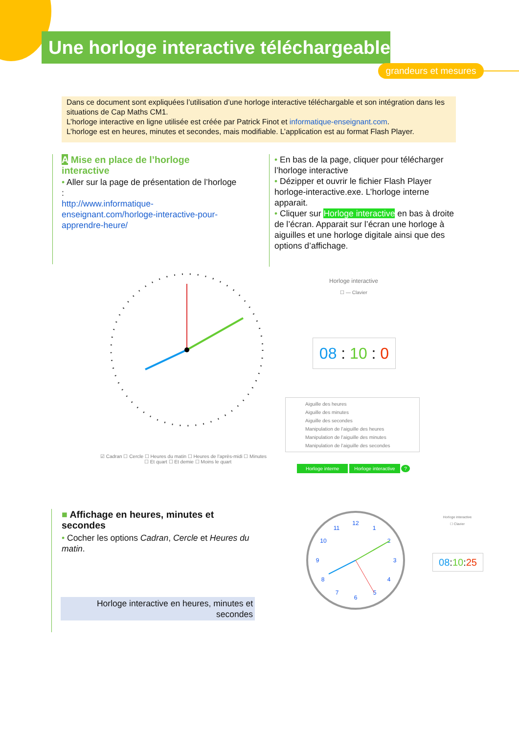Une horloge interactive téléchargeable
grandeurs et mesures
Dans ce document sont expliquées l’utilisation d’une horloge interactive téléchargable et son intégration dans les situations de Cap Maths CM1.
L’horloge interactive en ligne utilisée est créée par Patrick Finot et informatique-enseignant.com.
L’horloge est en heures, minutes et secondes, mais modifiable. L’application est au format Flash Player.
A Mise en place de l’horloge interactive
• Aller sur la page de présentation de l’horloge :
http://www.informatique-enseignant.com/horloge-interactive-pour-apprendre-heure/
• En bas de la page, cliquer pour télécharger l’horloge interactive
• Dézipper et ouvrir le fichier Flash Player horloge-interactive.exe. L’horloge interne apparait.
• Cliquer sur Horloge interactive en bas à droite de l’écran. Apparait sur l’écran une horloge à aiguilles et une horloge digitale ainsi que des options d’affichage.
☑ Cadran ☐ Cercle ☐ Heures du matin ☐ Heures de l’après-midi ☐ Minutes
☐ Et quart ☐ Et demie ☐ Moins le quart
Horloge interactive
☐ — Clavier
08 : 10 : 0
Aiguille des heures
Aiguille des minutes
Aiguille des secondes
Manipulation de l’aiguille des heures
Manipulation de l’aiguille des minutes
Manipulation de l’aiguille des secondes
Horloge interne Horloge interactive ?
■ Affichage en heures, minutes et secondes
• Cocher les options Cadran, Cercle et Heures du matin.
Horloge interactive en heures, minutes et secondes
12
1
2
3
4
5
6
7
8
9
10
11
Horloge interactive
☐ Clavier
08:10:25